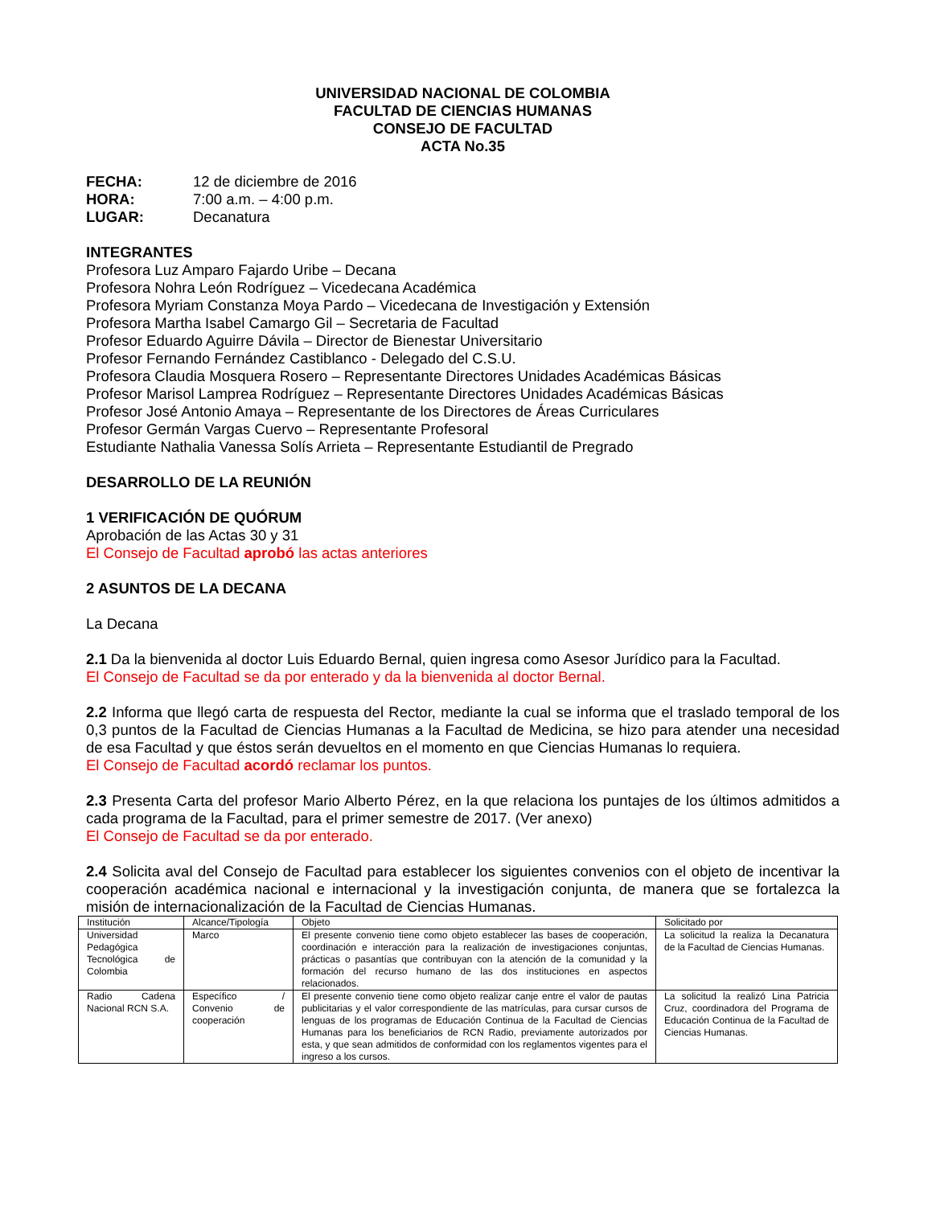UNIVERSIDAD NACIONAL DE COLOMBIA
FACULTAD DE CIENCIAS HUMANAS
CONSEJO DE FACULTAD
ACTA No.35
FECHA: 12 de diciembre de 2016
HORA: 7:00 a.m. – 4:00 p.m.
LUGAR: Decanatura
INTEGRANTES
Profesora Luz Amparo Fajardo Uribe – Decana
Profesora Nohra León Rodríguez – Vicedecana Académica
Profesora Myriam Constanza Moya Pardo – Vicedecana de Investigación y Extensión
Profesora Martha Isabel Camargo Gil – Secretaria de Facultad
Profesor Eduardo Aguirre Dávila – Director de Bienestar Universitario
Profesor Fernando Fernández Castiblanco - Delegado del C.S.U.
Profesora Claudia Mosquera Rosero – Representante Directores Unidades Académicas Básicas
Profesor Marisol Lamprea Rodríguez – Representante Directores Unidades Académicas Básicas
Profesor José Antonio Amaya – Representante de los Directores de Áreas Curriculares
Profesor Germán Vargas Cuervo – Representante Profesoral
Estudiante Nathalia Vanessa Solís Arrieta – Representante Estudiantil de Pregrado
DESARROLLO DE LA REUNIÓN
1 VERIFICACIÓN DE QUÓRUM
Aprobación de las Actas 30 y 31
El Consejo de Facultad aprobó las actas anteriores
2 ASUNTOS DE LA DECANA
La Decana
2.1 Da la bienvenida al doctor Luis Eduardo Bernal, quien ingresa como Asesor Jurídico para la Facultad.
El Consejo de Facultad se da por enterado y da la bienvenida al doctor Bernal.
2.2 Informa que llegó carta de respuesta del Rector, mediante la cual se informa que el traslado temporal de los 0,3 puntos de la Facultad de Ciencias Humanas a la Facultad de Medicina, se hizo para atender una necesidad de esa Facultad y que éstos serán devueltos en el momento en que Ciencias Humanas lo requiera.
El Consejo de Facultad acordó reclamar los puntos.
2.3 Presenta Carta del profesor Mario Alberto Pérez, en la que relaciona los puntajes de los últimos admitidos a cada programa de la Facultad, para el primer semestre de 2017. (Ver anexo)
El Consejo de Facultad se da por enterado.
2.4 Solicita aval del Consejo de Facultad para establecer los siguientes convenios con el objeto de incentivar la cooperación académica nacional e internacional y la investigación conjunta, de manera que se fortalezca la misión de internacionalización de la Facultad de Ciencias Humanas.
| Institución | Alcance/Tipología | Objeto | Solicitado por |
| Universidad Pedagógica Tecnológica de Colombia | Marco | El presente convenio tiene como objeto establecer las bases de cooperación, coordinación e interacción para la realización de investigaciones conjuntas, prácticas o pasantías que contribuyan con la atención de la comunidad y la formación del recurso humano de las dos instituciones en aspectos relacionados. | La solicitud la realiza la Decanatura de la Facultad de Ciencias Humanas. |
| Radio Cadena Nacional RCN S.A. | Específico / Convenio de cooperación | El presente convenio tiene como objeto realizar canje entre el valor de pautas publicitarias y el valor correspondiente de las matrículas, para cursar cursos de lenguas de los programas de Educación Continua de la Facultad de Ciencias Humanas para los beneficiarios de RCN Radio, previamente autorizados por esta, y que sean admitidos de conformidad con los reglamentos vigentes para el ingreso a los cursos. | La solicitud la realizó Lina Patricia Cruz, coordinadora del Programa de Educación Continua de la Facultad de Ciencias Humanas. |